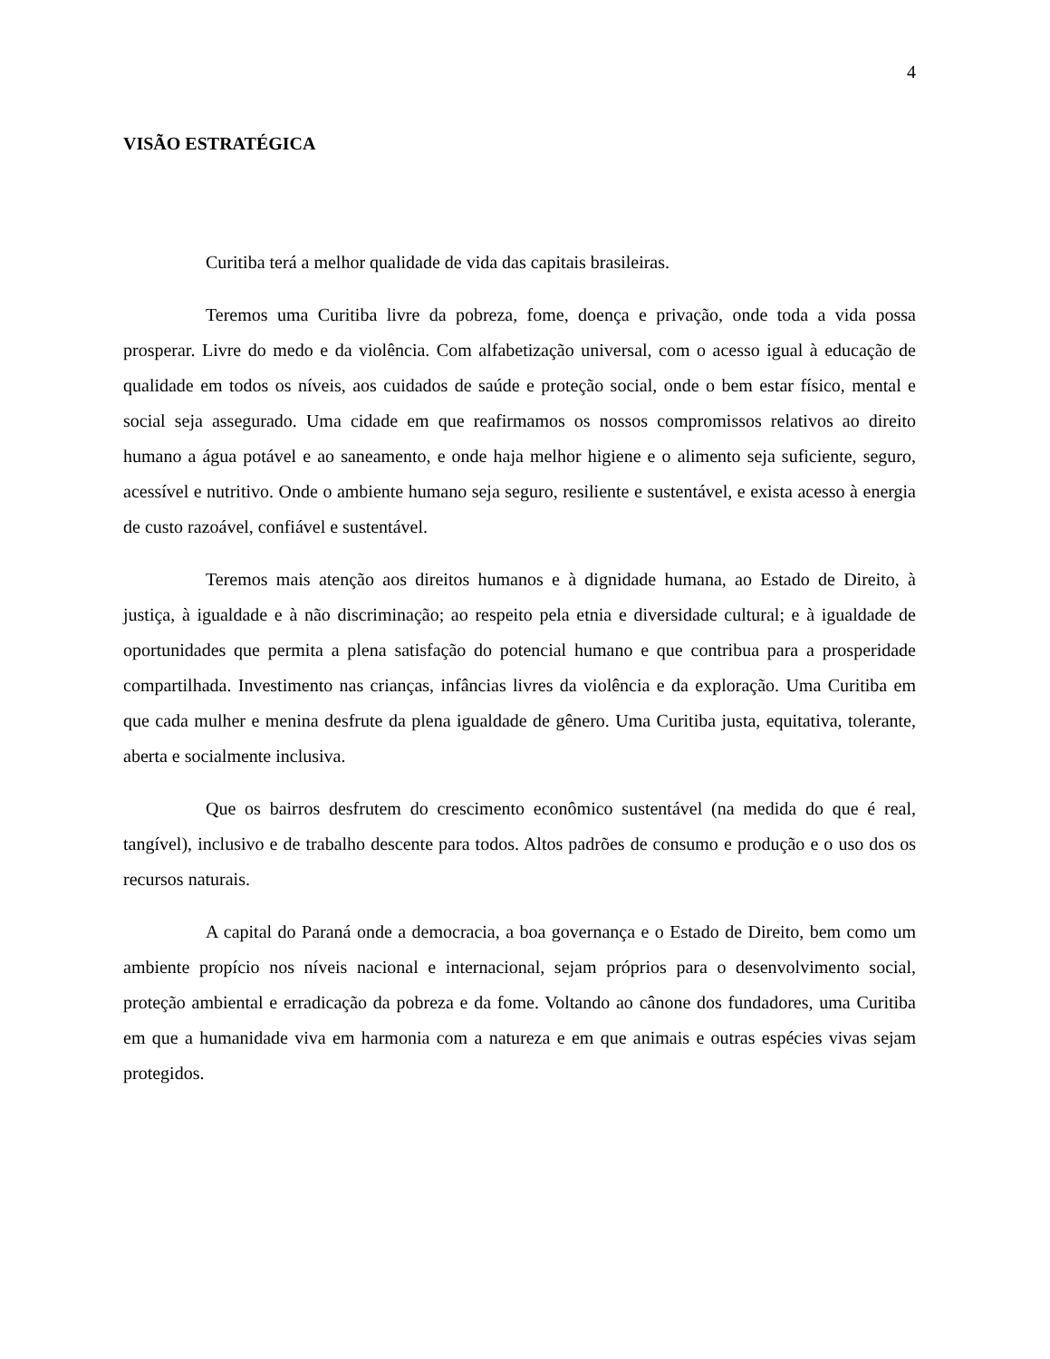4
VISÃO ESTRATÉGICA
Curitiba terá a melhor qualidade de vida das capitais brasileiras.
Teremos uma Curitiba livre da pobreza, fome, doença e privação, onde toda a vida possa prosperar. Livre do medo e da violência. Com alfabetização universal, com o acesso igual à educação de qualidade em todos os níveis, aos cuidados de saúde e proteção social, onde o bem estar físico, mental e social seja assegurado. Uma cidade em que reafirmamos os nossos compromissos relativos ao direito humano a água potável e ao saneamento, e onde haja melhor higiene e o alimento seja suficiente, seguro, acessível e nutritivo. Onde o ambiente humano seja seguro, resiliente e sustentável, e exista acesso à energia de custo razoável, confiável e sustentável.
Teremos mais atenção aos direitos humanos e à dignidade humana, ao Estado de Direito, à justiça, à igualdade e à não discriminação; ao respeito pela etnia e diversidade cultural; e à igualdade de oportunidades que permita a plena satisfação do potencial humano e que contribua para a prosperidade compartilhada. Investimento nas crianças, infâncias livres da violência e da exploração. Uma Curitiba em que cada mulher e menina desfrute da plena igualdade de gênero. Uma Curitiba justa, equitativa, tolerante, aberta e socialmente inclusiva.
Que os bairros desfrutem do crescimento econômico sustentável (na medida do que é real, tangível), inclusivo e de trabalho descente para todos. Altos padrões de consumo e produção e o uso dos os recursos naturais.
A capital do Paraná onde a democracia, a boa governança e o Estado de Direito, bem como um ambiente propício nos níveis nacional e internacional, sejam próprios para o desenvolvimento social, proteção ambiental e erradicação da pobreza e da fome. Voltando ao cânone dos fundadores, uma Curitiba em que a humanidade viva em harmonia com a natureza e em que animais e outras espécies vivas sejam protegidos.